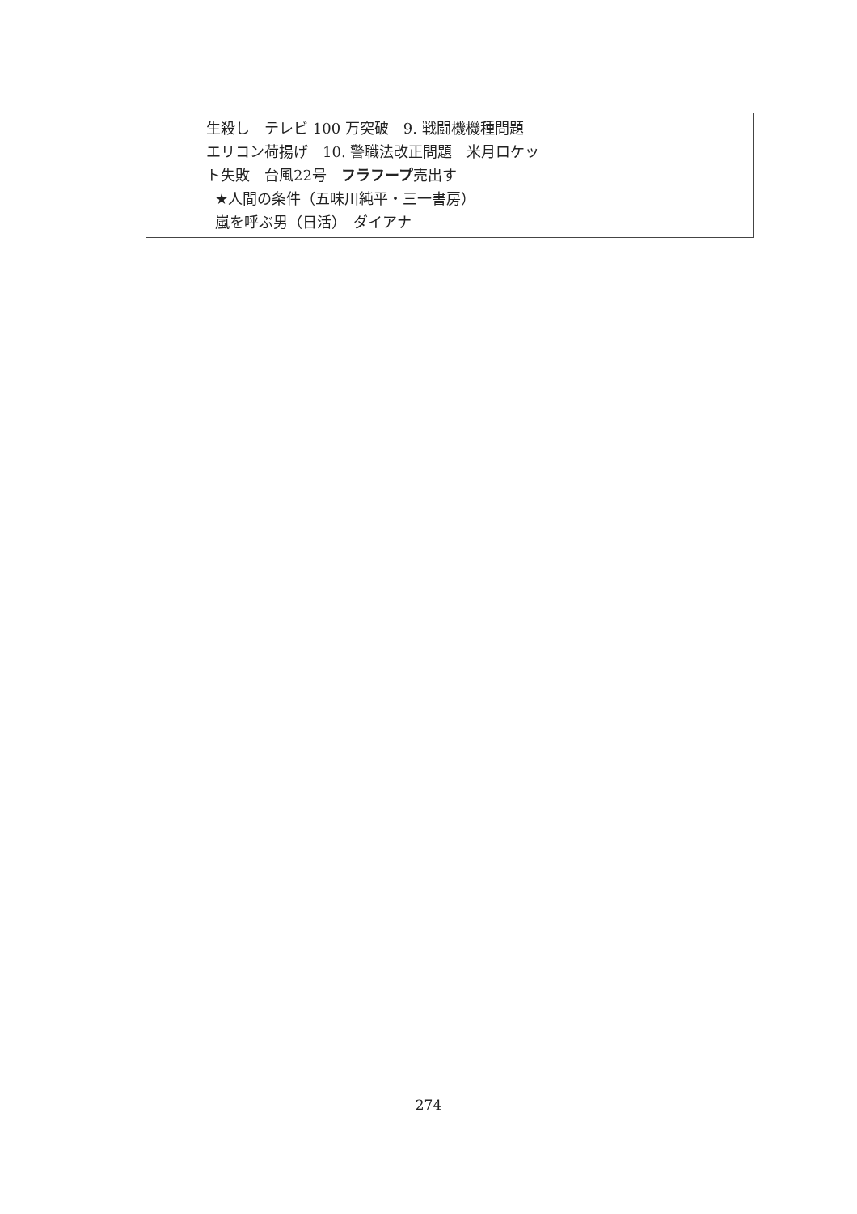| | 生殺し テレビ 100 万突破 9. 戦闘機機種問題 エリコン荷揚げ 10. 警職法改正問題 米月ロケット失敗 台風22号 フラフープ 売出す ★人間の条件（五味川純平・三一書房） 嵐を呼ぶ男（日活） ダイアナ | |
274